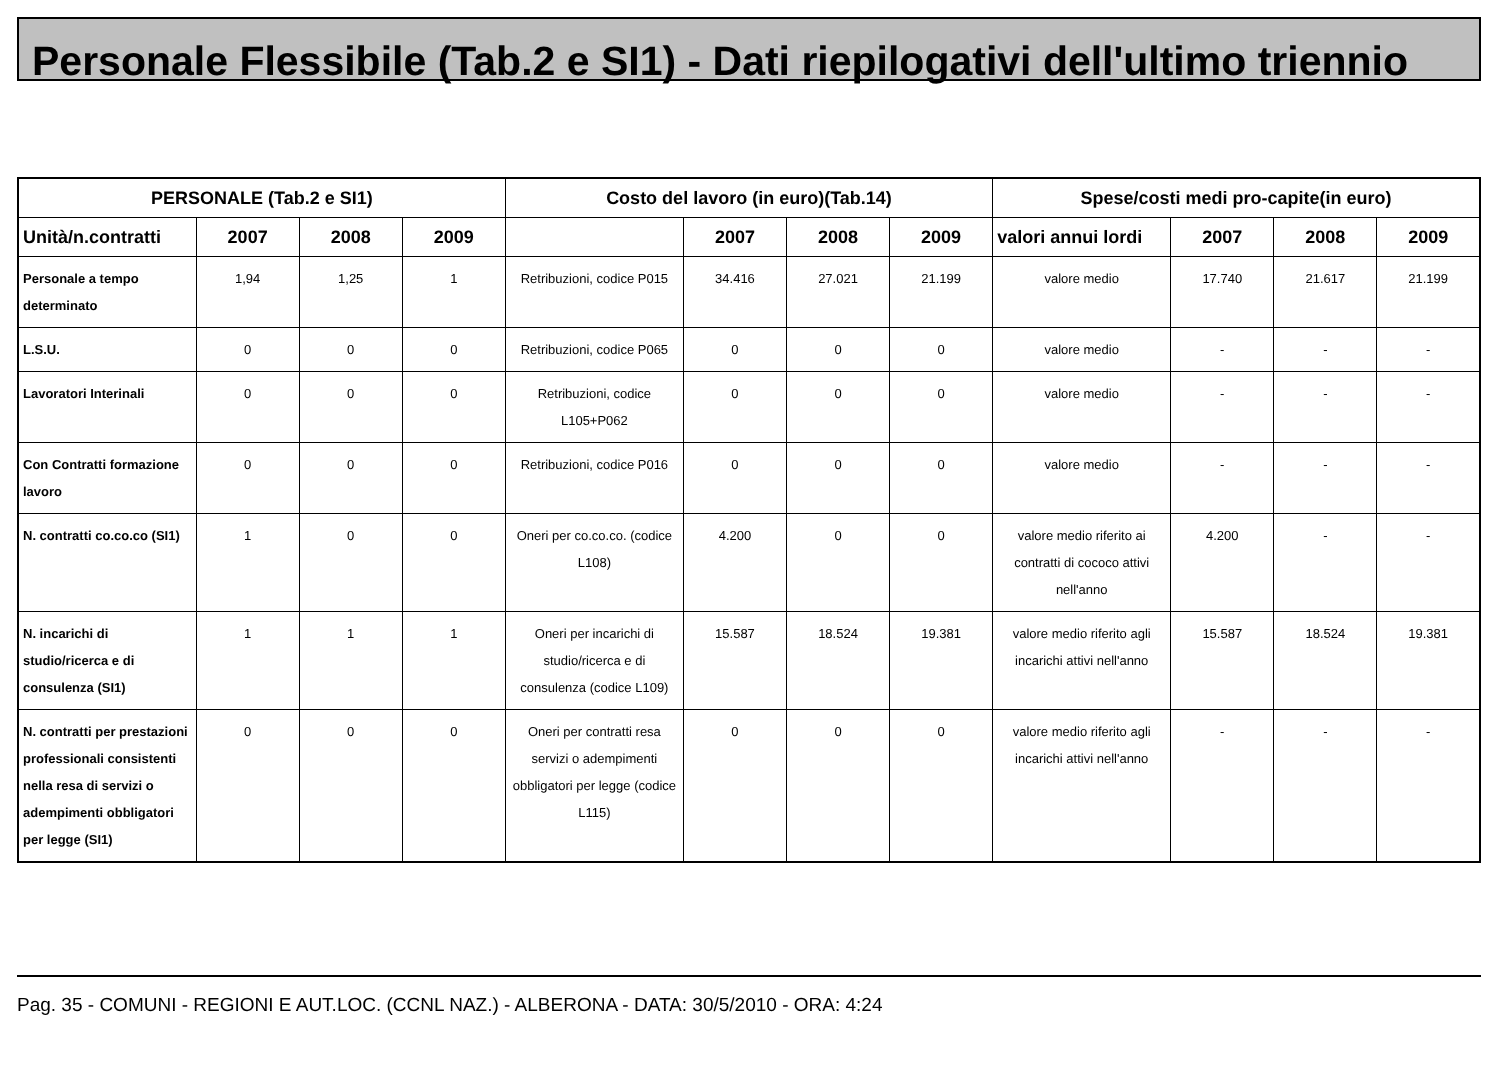Personale Flessibile (Tab.2 e SI1) - Dati riepilogativi dell'ultimo triennio
| PERSONALE (Tab.2 e SI1) | | | | Costo del lavoro (in euro)(Tab.14) | | | | Spese/costi medi pro-capite(in euro) | | | |
| --- | --- | --- | --- | --- | --- | --- | --- | --- | --- | --- | --- |
| Unità/n.contratti | 2007 | 2008 | 2009 | | 2007 | 2008 | 2009 | valori annui lordi | 2007 | 2008 | 2009 |
| Personale a tempo determinato | 1,94 | 1,25 | 1 | Retribuzioni, codice P015 | 34.416 | 27.021 | 21.199 | valore medio | 17.740 | 21.617 | 21.199 |
| L.S.U. | 0 | 0 | 0 | Retribuzioni, codice P065 | 0 | 0 | 0 | valore medio | - | - | - |
| Lavoratori Interinali | 0 | 0 | 0 | Retribuzioni, codice L105+P062 | 0 | 0 | 0 | valore medio | - | - | - |
| Con Contratti formazione lavoro | 0 | 0 | 0 | Retribuzioni, codice P016 | 0 | 0 | 0 | valore medio | - | - | - |
| N. contratti co.co.co (SI1) | 1 | 0 | 0 | Oneri per co.co.co. (codice L108) | 4.200 | 0 | 0 | valore medio riferito ai contratti di cococo attivi nell'anno | 4.200 | - | - |
| N. incarichi di studio/ricerca e di consulenza (SI1) | 1 | 1 | 1 | Oneri per incarichi di studio/ricerca e di consulenza (codice L109) | 15.587 | 18.524 | 19.381 | valore medio riferito agli incarichi attivi nell'anno | 15.587 | 18.524 | 19.381 |
| N. contratti per prestazioni professionali consistenti nella resa di servizi o adempimenti obbligatori per legge (SI1) | 0 | 0 | 0 | Oneri per contratti resa servizi o adempimenti obbligatori per legge (codice L115) | 0 | 0 | 0 | valore medio riferito agli incarichi attivi nell'anno | - | - | - |
Pag. 35 - COMUNI - REGIONI E AUT.LOC. (CCNL NAZ.) - ALBERONA - DATA: 30/5/2010 - ORA: 4:24